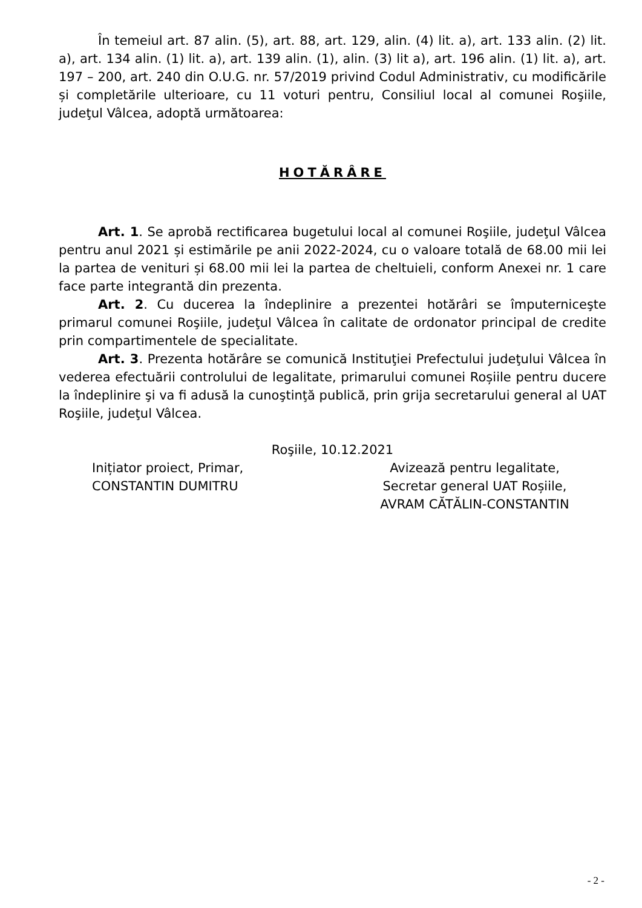În temeiul art. 87 alin. (5), art. 88, art. 129, alin. (4) lit. a), art. 133 alin. (2) lit. a), art. 134 alin. (1) lit. a), art. 139 alin. (1), alin. (3) lit a), art. 196 alin. (1) lit. a), art. 197 – 200, art. 240 din O.U.G. nr. 57/2019 privind Codul Administrativ, cu modificările și completările ulterioare, cu 11 voturi pentru, Consiliul local al comunei Roşiile, judeţul Vâlcea, adoptă următoarea:
HOTĂRÂRE
Art. 1. Se aprobă rectificarea bugetului local al comunei Roşiile, judeţul Vâlcea pentru anul 2021 și estimările pe anii 2022-2024, cu o valoare totală de 68.00 mii lei la partea de venituri și 68.00 mii lei la partea de cheltuieli, conform Anexei nr. 1 care face parte integrantă din prezenta.
Art. 2. Cu ducerea la îndeplinire a prezentei hotărâri se împuterniceşte primarul comunei Roşiile, judeţul Vâlcea în calitate de ordonator principal de credite prin compartimentele de specialitate.
Art. 3. Prezenta hotărâre se comunică Instituţiei Prefectului judeţului Vâlcea în vederea efectuării controlului de legalitate, primarului comunei Roșiile pentru ducere la îndeplinire şi va fi adusă la cunoştinţă publică, prin grija secretarului general al UAT Roşiile, judeţul Vâlcea.
Roşiile, 10.12.2021
Inițiator proiect, Primar,
CONSTANTIN DUMITRU
Avizează pentru legalitate,
Secretar general UAT Roșiile,
AVRAM CĂTĂLIN-CONSTANTIN
- 2 -